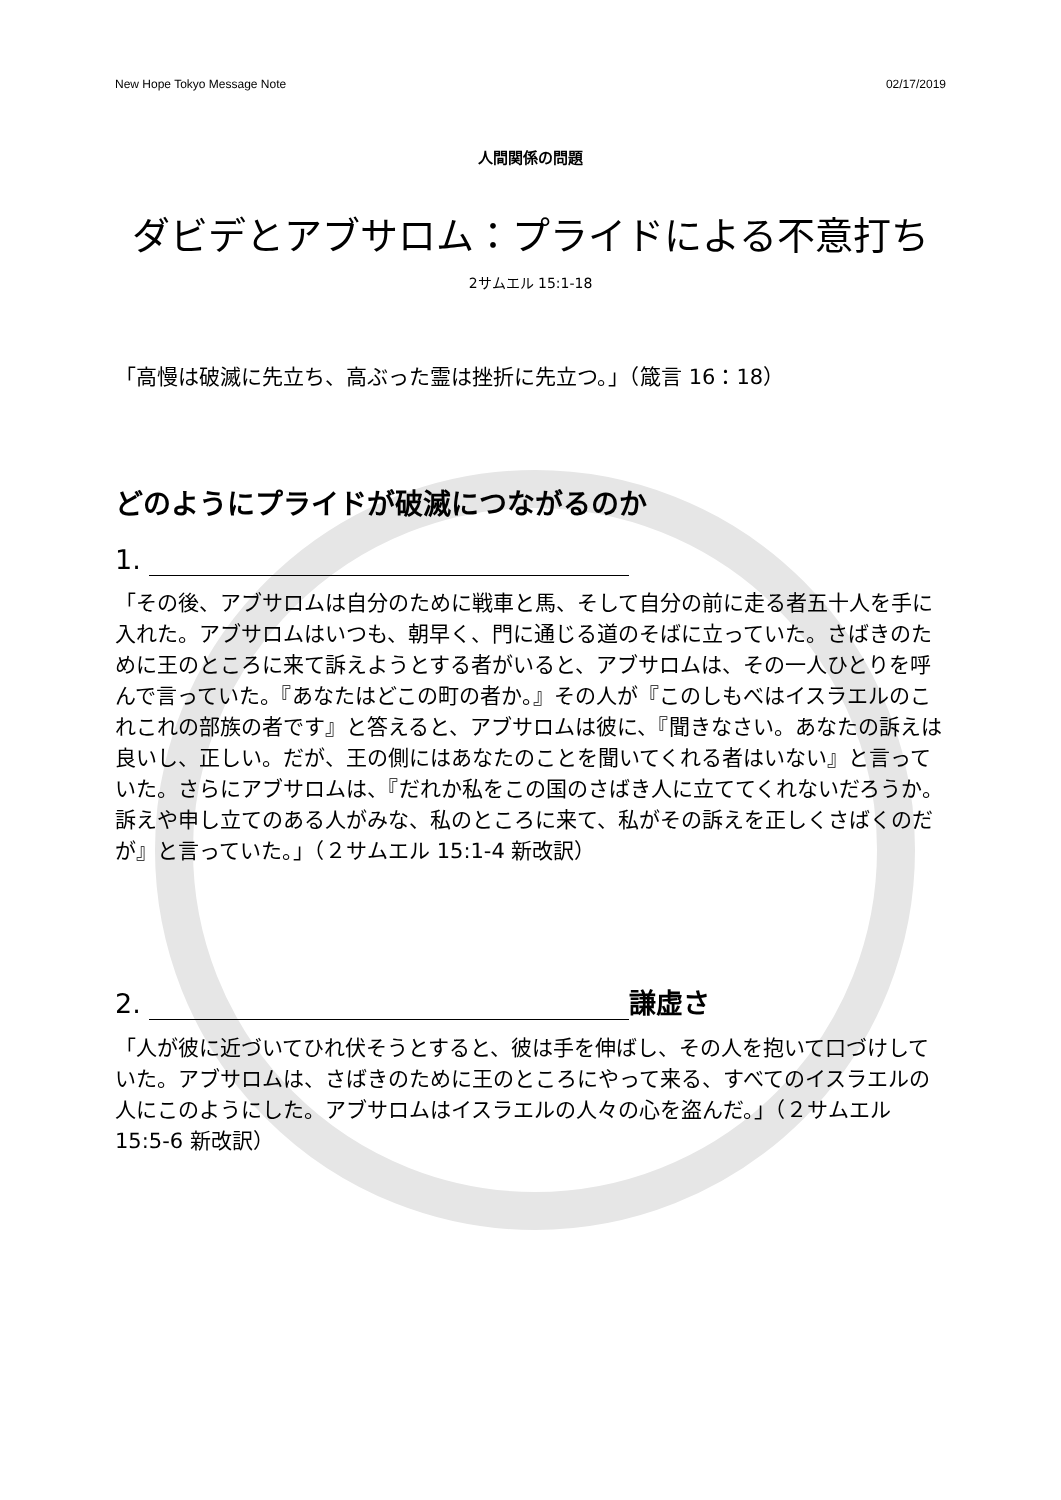New Hope Tokyo Message Note 02/17/2019
人間関係の問題
ダビデとアブサロム：プライドによる不意打ち
2サムエル 15:1-18
「高慢は破滅に先立ち、高ぶった霊は挫折に先立つ。」（箴言 16：18）
どのようにプライドが破滅につながるのか
1.
「その後、アブサロムは自分のために戦車と馬、そして自分の前に走る者五十人を手に入れた。アブサロムはいつも、朝早く、門に通じる道のそばに立っていた。さばきのために王のところに来て訴えようとする者がいると、アブサロムは、その一人ひとりを呼んで言っていた。『あなたはどこの町の者か。』その人が『このしもべはイスラエルのこれこれの部族の者です』と答えると、アブサロムは彼に、『聞きなさい。あなたの訴えは良いし、正しい。だが、王の側にはあなたのことを聞いてくれる者はいない』と言っていた。さらにアブサロムは、『だれか私をこの国のさばき人に立ててくれないだろうか。訴えや申し立てのある人がみな、私のところに来て、私がその訴えを正しくさばくのだが』と言っていた。」（２サムエル 15:1-4 新改訳）
2. 謙虚さ
「人が彼に近づいてひれ伏そうとすると、彼は手を伸ばし、その人を抱いて口づけしていた。アブサロムは、さばきのために王のところにやって来る、すべてのイスラエルの人にこのようにした。アブサロムはイスラエルの人々の心を盗んだ。」（２サムエル 15:5-6 新改訳）